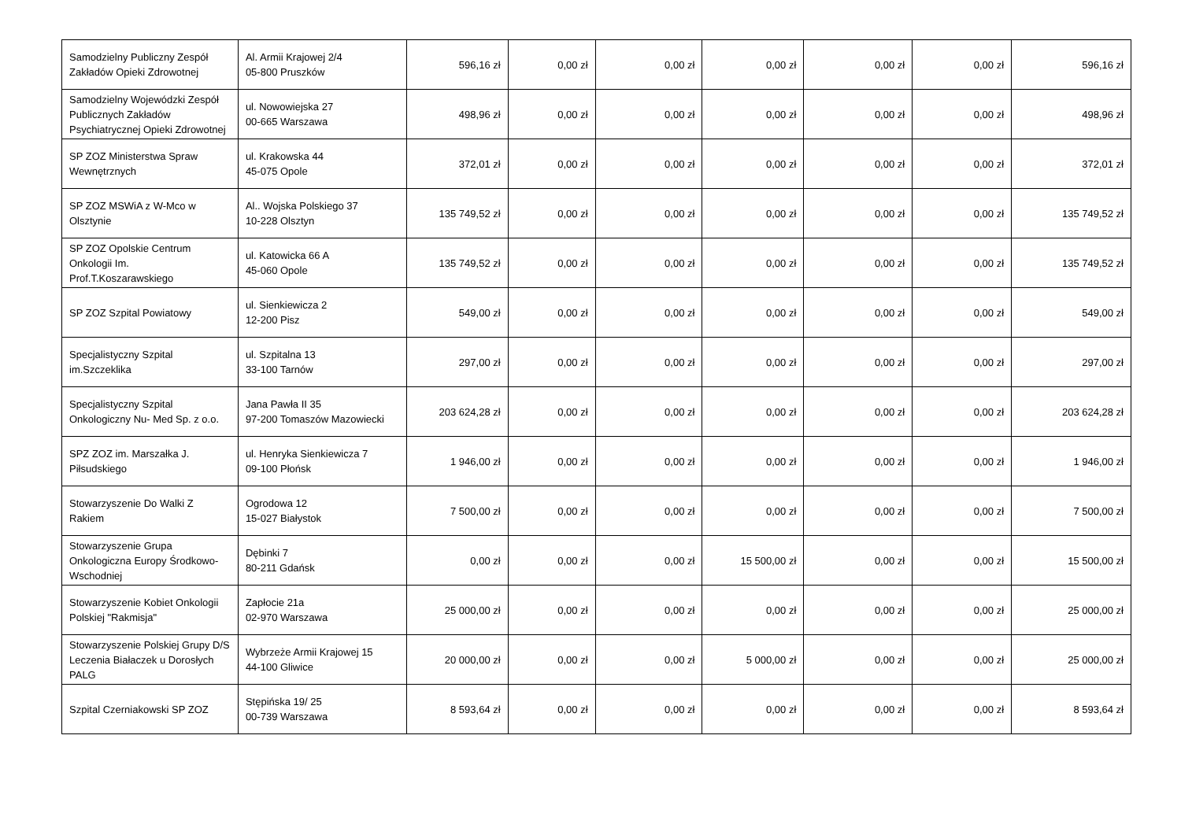| Samodzielny Publiczny Zespół Zakładów Opieki Zdrowotnej | Al. Armii Krajowej 2/4 05-800 Pruszków | 596,16 zł | 0,00 zł | 0,00 zł | 0,00 zł | 0,00 zł | 0,00 zł | 596,16 zł |
| Samodzielny Wojewódzki Zespół Publicznych Zakładów Psychiatrycznej Opieki Zdrowotnej | ul. Nowowiejska 27 00-665 Warszawa | 498,96 zł | 0,00 zł | 0,00 zł | 0,00 zł | 0,00 zł | 0,00 zł | 498,96 zł |
| SP ZOZ Ministerstwa Spraw Wewnętrznych | ul. Krakowska 44 45-075 Opole | 372,01 zł | 0,00 zł | 0,00 zł | 0,00 zł | 0,00 zł | 0,00 zł | 372,01 zł |
| SP ZOZ MSWiA z W-Mco w Olsztynie | Al.. Wojska Polskiego 37 10-228 Olsztyn | 135 749,52 zł | 0,00 zł | 0,00 zł | 0,00 zł | 0,00 zł | 0,00 zł | 135 749,52 zł |
| SP ZOZ Opolskie Centrum Onkologii Im. Prof.T.Koszarawskiego | ul. Katowicka 66 A 45-060 Opole | 135 749,52 zł | 0,00 zł | 0,00 zł | 0,00 zł | 0,00 zł | 0,00 zł | 135 749,52 zł |
| SP ZOZ Szpital Powiatowy | ul. Sienkiewicza 2 12-200 Pisz | 549,00 zł | 0,00 zł | 0,00 zł | 0,00 zł | 0,00 zł | 0,00 zł | 549,00 zł |
| Specjalistyczny Szpital im.Szczeklika | ul. Szpitalna 13 33-100 Tarnów | 297,00 zł | 0,00 zł | 0,00 zł | 0,00 zł | 0,00 zł | 0,00 zł | 297,00 zł |
| Specjalistyczny Szpital Onkologiczny Nu- Med Sp. z o.o. | Jana Pawła II 35 97-200 Tomaszów Mazowiecki | 203 624,28 zł | 0,00 zł | 0,00 zł | 0,00 zł | 0,00 zł | 0,00 zł | 203 624,28 zł |
| SPZ ZOZ im. Marszałka J. Piłsudskiego | ul. Henryka Sienkiewicza 7 09-100 Płońsk | 1 946,00 zł | 0,00 zł | 0,00 zł | 0,00 zł | 0,00 zł | 0,00 zł | 1 946,00 zł |
| Stowarzyszenie Do Walki Z Rakiem | Ogrodowa 12 15-027 Białystok | 7 500,00 zł | 0,00 zł | 0,00 zł | 0,00 zł | 0,00 zł | 0,00 zł | 7 500,00 zł |
| Stowarzyszenie Grupa Onkologiczna Europy Środkowo-Wschodniej | Dębinki 7 80-211 Gdańsk | 0,00 zł | 0,00 zł | 0,00 zł | 15 500,00 zł | 0,00 zł | 0,00 zł | 15 500,00 zł |
| Stowarzyszenie Kobiet Onkologii Polskiej "Rakmisja" | Zapłocie 21a 02-970 Warszawa | 25 000,00 zł | 0,00 zł | 0,00 zł | 0,00 zł | 0,00 zł | 0,00 zł | 25 000,00 zł |
| Stowarzyszenie Polskiej Grupy D/S Leczenia Białaczek u Dorosłych PALG | Wybrzeże Armii Krajowej 15 44-100 Gliwice | 20 000,00 zł | 0,00 zł | 0,00 zł | 5 000,00 zł | 0,00 zł | 0,00 zł | 25 000,00 zł |
| Szpital Czerniakowski SP ZOZ | Stępińska 19/ 25 00-739 Warszawa | 8 593,64 zł | 0,00 zł | 0,00 zł | 0,00 zł | 0,00 zł | 0,00 zł | 8 593,64 zł |